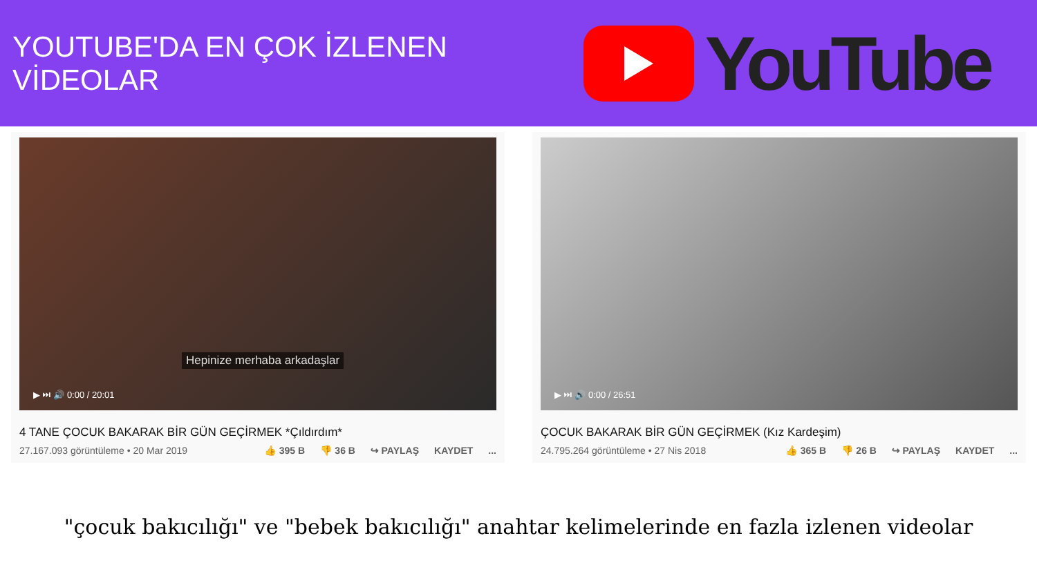YOUTUBE'DA EN ÇOK İZLENEN VİDEOLAR
YouTube
Hepinize merhaba arkadaşlar
▶ ⏭ 🔊 0:00 / 20:01
4 TANE ÇOCUK BAKARAK BİR GÜN GEÇİRMEK *Çıldırdım*
27.167.093 görüntüleme • 20 Mar 2019
👍 395 B 👎 36 B ↪ PAYLAŞ KAYDET...
▶ ⏭ 🔊 0:00 / 26:51
ÇOCUK BAKARAK BİR GÜN GEÇİRMEK (Kız Kardeşim)
24.795.264 görüntüleme • 27 Nis 2018
👍 365 B 👎 26 B ↪ PAYLAŞ KAYDET...
"çocuk bakıcılığı" ve "bebek bakıcılığı" anahtar kelimelerinde en fazla izlenen videolar